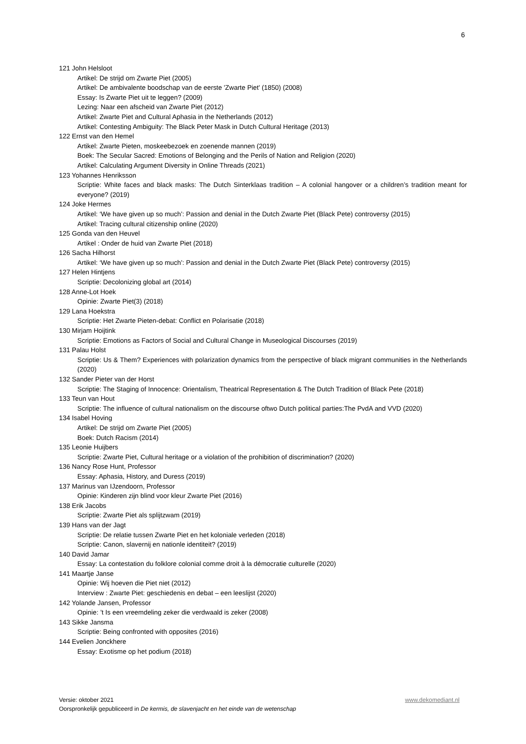6
121 John Helsloot
Artikel: De strijd om Zwarte Piet (2005)
Artikel: De ambivalente boodschap van de eerste 'Zwarte Piet' (1850) (2008)
Essay: Is Zwarte Piet uit te leggen? (2009)
Lezing: Naar een afscheid van Zwarte Piet (2012)
Artikel: Zwarte Piet and Cultural Aphasia in the Netherlands (2012)
Artikel: Contesting Ambiguity: The Black Peter Mask in Dutch Cultural Heritage (2013)
122 Ernst van den Hemel
Artikel: Zwarte Pieten, moskeebezoek en zoenende mannen (2019)
Boek: The Secular Sacred: Emotions of Belonging and the Perils of Nation and Religion (2020)
Artikel: Calculating Argument Diversity in Online Threads (2021)
123 Yohannes Henriksson
Scriptie: White faces and black masks: The Dutch Sinterklaas tradition – A colonial hangover or a children’s tradition meant for everyone? (2019)
124 Joke Hermes
Artikel: ‘We have given up so much’: Passion and denial in the Dutch Zwarte Piet (Black Pete) controversy (2015)
Artikel: Tracing cultural citizenship online (2020)
125 Gonda van den Heuvel
Artikel : Onder de huid van Zwarte Piet (2018)
126 Sacha Hilhorst
Artikel: ‘We have given up so much’: Passion and denial in the Dutch Zwarte Piet (Black Pete) controversy (2015)
127 Helen Hintjens
Scriptie: Decolonizing global art (2014)
128 Anne-Lot Hoek
Opinie: Zwarte Piet(3) (2018)
129 Lana Hoekstra
Scriptie: Het Zwarte Pieten-debat: Conflict en Polarisatie (2018)
130 Mirjam Hoijtink
Scriptie: Emotions as Factors of Social and Cultural Change in Museological Discourses (2019)
131 Palau Holst
Scriptie: Us & Them? Experiences with polarization dynamics from the perspective of black migrant communities in the Netherlands (2020)
132 Sander Pieter van der Horst
Scriptie: The Staging of Innocence: Orientalism, Theatrical Representation & The Dutch Tradition of Black Pete (2018)
133 Teun van Hout
Scriptie: The influence of cultural nationalism on the discourse oftwo Dutch political parties:The PvdA and VVD (2020)
134 Isabel Hoving
Artikel: De strijd om Zwarte Piet (2005)
Boek: Dutch Racism (2014)
135 Leonie Huijbers
Scriptie: Zwarte Piet, Cultural heritage or a violation of the prohibition of discrimination? (2020)
136 Nancy Rose Hunt, Professor
Essay: Aphasia, History, and Duress (2019)
137 Marinus van IJzendoorn, Professor
Opinie: Kinderen zijn blind voor kleur Zwarte Piet (2016)
138 Erik Jacobs
Scriptie: Zwarte Piet als splijtzwam (2019)
139 Hans van der Jagt
Scriptie: De relatie tussen Zwarte Piet en het koloniale verleden (2018)
Scriptie: Canon, slavernij en nationle identiteit? (2019)
140 David Jamar
Essay: La contestation du folklore colonial comme droit à la démocratie culturelle (2020)
141 Maartje Janse
Opinie: Wij hoeven die Piet niet (2012)
Interview : Zwarte Piet: geschiedenis en debat – een leeslijst (2020)
142 Yolande Jansen, Professor
Opinie: ’t Is een vreemdeling zeker die verdwaald is zeker (2008)
143 Sikke Jansma
Scriptie: Being confronted with opposites (2016)
144 Evelien Jonckhere
Essay: Exotisme op het podium (2018)
Versie: oktober 2021 www.dekomediant.nl
Oorspronkelijk gepubliceerd in De kermis, de slavenjacht en het einde van de wetenschap